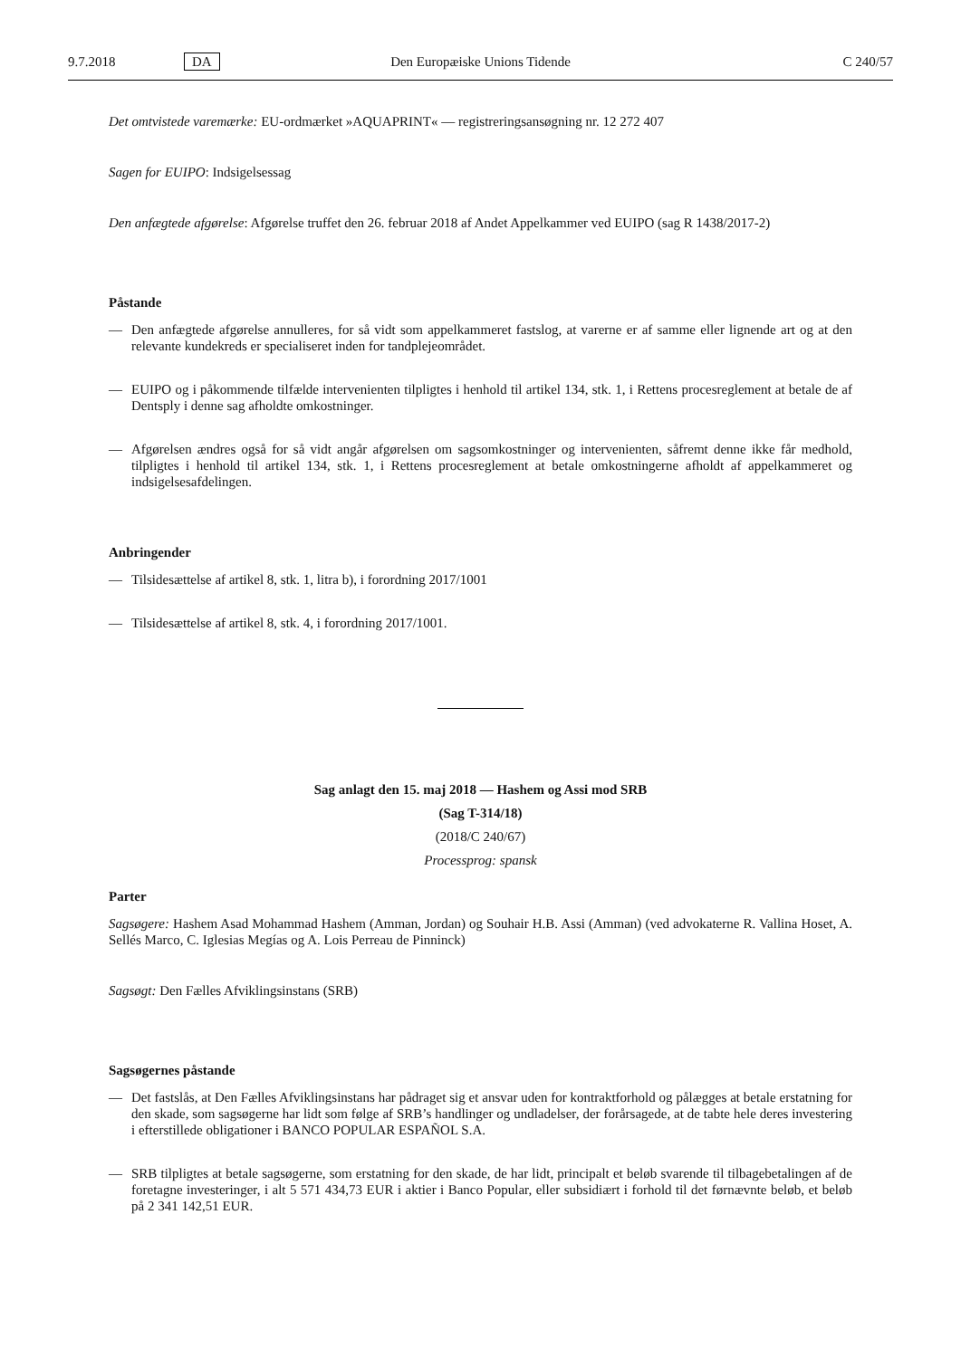9.7.2018 DA Den Europæiske Unions Tidende C 240/57
Det omtvistede varemærke: EU-ordmærket »AQUAPRINT« — registreringsansøgning nr. 12 272 407
Sagen for EUIPO: Indsigelsessag
Den anfægtede afgørelse: Afgørelse truffet den 26. februar 2018 af Andet Appelkammer ved EUIPO (sag R 1438/2017-2)
Påstande
— Den anfægtede afgørelse annulleres, for så vidt som appelkammeret fastslog, at varerne er af samme eller lignende art og at den relevante kundekreds er specialiseret inden for tandplejeområdet.
— EUIPO og i påkommende tilfælde intervenienten tilpligtes i henhold til artikel 134, stk. 1, i Rettens procesreglement at betale de af Dentsply i denne sag afholdte omkostninger.
— Afgørelsen ændres også for så vidt angår afgørelsen om sagsomkostninger og intervenienten, såfremt denne ikke får medhold, tilpligtes i henhold til artikel 134, stk. 1, i Rettens procesreglement at betale omkostningerne afholdt af appelkammeret og indsigelsesafdelingen.
Anbringender
— Tilsidesættelse af artikel 8, stk. 1, litra b), i forordning 2017/1001
— Tilsidesættelse af artikel 8, stk. 4, i forordning 2017/1001.
Sag anlagt den 15. maj 2018 — Hashem og Assi mod SRB
(Sag T-314/18)
(2018/C 240/67)
Processprog: spansk
Parter
Sagsøgere: Hashem Asad Mohammad Hashem (Amman, Jordan) og Souhair H.B. Assi (Amman) (ved advokaterne R. Vallina Hoset, A. Sellés Marco, C. Iglesias Megías og A. Lois Perreau de Pinninck)
Sagsøgt: Den Fælles Afviklingsinstans (SRB)
Sagsøgernes påstande
— Det fastslås, at Den Fælles Afviklingsinstans har pådraget sig et ansvar uden for kontraktforhold og pålægges at betale erstatning for den skade, som sagsøgerne har lidt som følge af SRB’s handlinger og undladelser, der forårsagede, at de tabte hele deres investering i efterstillede obligationer i BANCO POPULAR ESPAÑOL S.A.
— SRB tilpligtes at betale sagsøgerne, som erstatning for den skade, de har lidt, principalt et beløb svarende til tilbagebetalingen af de foretagne investeringer, i alt 5 571 434,73 EUR i aktier i Banco Popular, eller subsidiært i forhold til det førnævnte beløb, et beløb på 2 341 142,51 EUR.